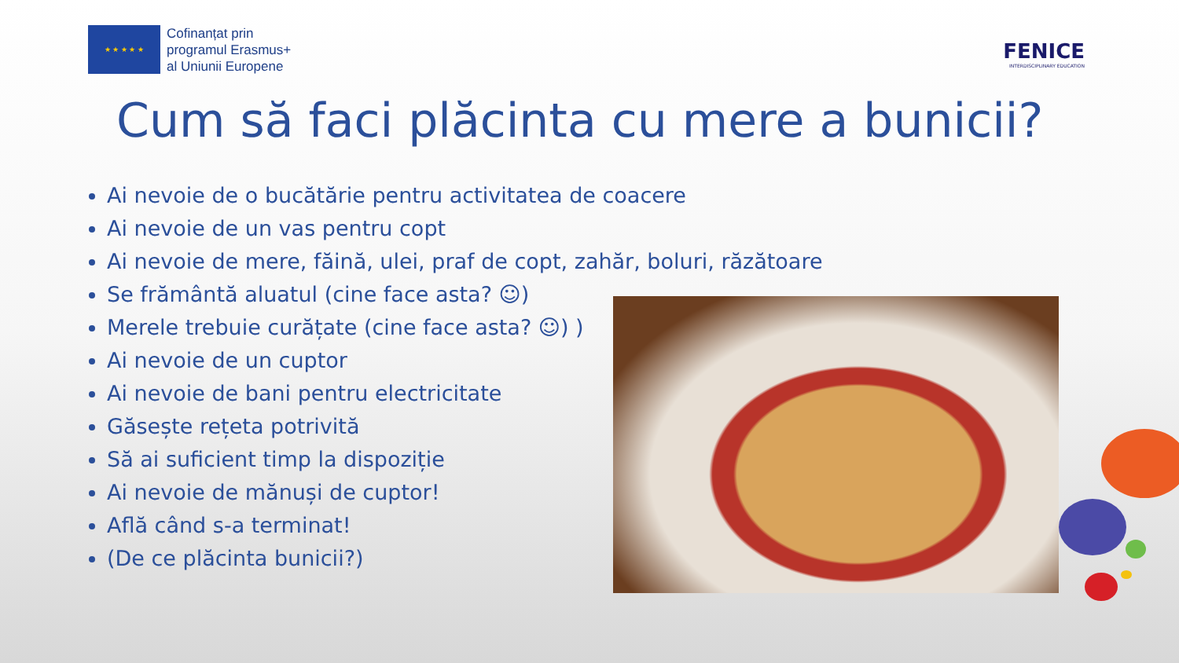★ ★ ★ ★ ★
Cofinanțat prin
programul Erasmus+
al Uniunii Europene
FENICE
INTERDISCIPLINARY EDUCATION
Cum să faci plăcinta cu mere a bunicii?
Ai nevoie de o bucătărie pentru activitatea de coacere
Ai nevoie de un vas pentru copt
Ai nevoie de mere, făină, ulei, praf de copt, zahăr, boluri, răzătoare
Se frământă aluatul (cine face asta? ☺)
Merele trebuie curățate (cine face asta? ☺) )
Ai nevoie de un cuptor
Ai nevoie de bani pentru electricitate
Găsește rețeta potrivită
Să ai suficient timp la dispoziție
Ai nevoie de mănuși de cuptor!
Află când s-a terminat!
(De ce plăcinta bunicii?)